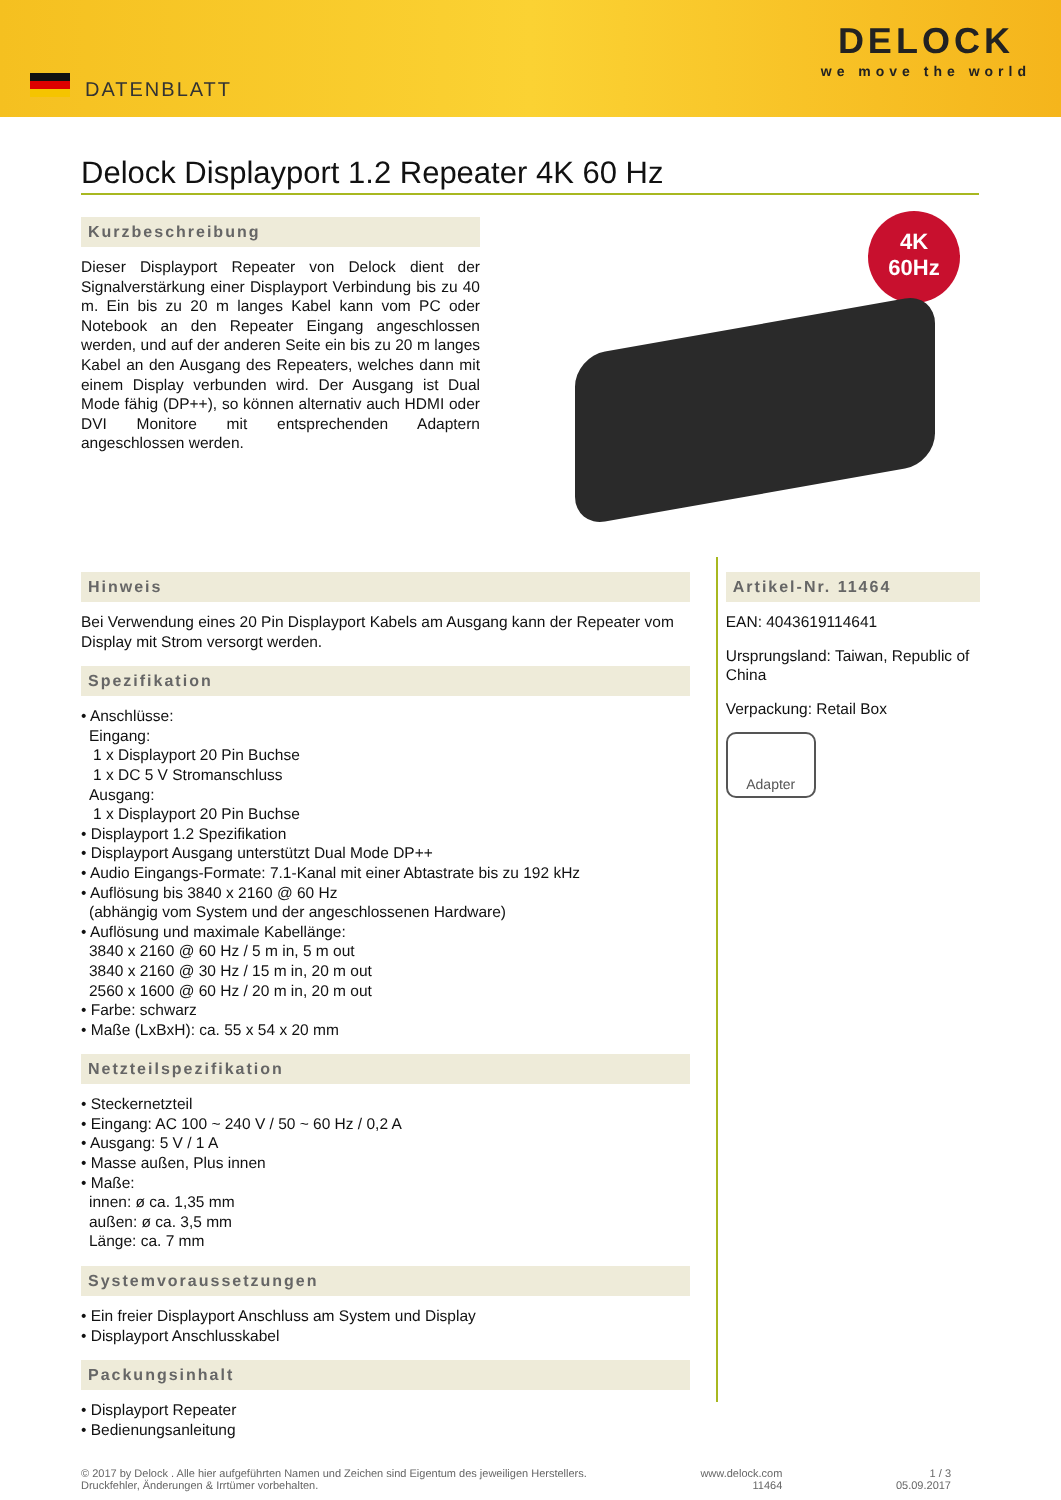DATENBLATT
DELOCK
we move the world
Delock Displayport 1.2 Repeater 4K 60 Hz
Kurzbeschreibung
Dieser Displayport Repeater von Delock dient der Signalverstärkung einer Displayport Verbindung bis zu 40 m. Ein bis zu 20 m langes Kabel kann vom PC oder Notebook an den Repeater Eingang angeschlossen werden, und auf der anderen Seite ein bis zu 20 m langes Kabel an den Ausgang des Repeaters, welches dann mit einem Display verbunden wird. Der Ausgang ist Dual Mode fähig (DP++), so können alternativ auch HDMI oder DVI Monitore mit entsprechenden Adaptern angeschlossen werden.
4K
60Hz
Hinweis
Bei Verwendung eines 20 Pin Displayport Kabels am Ausgang kann der Repeater vom Display mit Strom versorgt werden.
Spezifikation
• Anschlüsse:
Eingang:
1 x Displayport 20 Pin Buchse
1 x DC 5 V Stromanschluss
Ausgang:
1 x Displayport 20 Pin Buchse
• Displayport 1.2 Spezifikation
• Displayport Ausgang unterstützt Dual Mode DP++
• Audio Eingangs-Formate: 7.1-Kanal mit einer Abtastrate bis zu 192 kHz
• Auflösung bis 3840 x 2160 @ 60 Hz
(abhängig vom System und der angeschlossenen Hardware)
• Auflösung und maximale Kabellänge:
3840 x 2160 @ 60 Hz / 5 m in, 5 m out
3840 x 2160 @ 30 Hz / 15 m in, 20 m out
2560 x 1600 @ 60 Hz / 20 m in, 20 m out
• Farbe: schwarz
• Maße (LxBxH): ca. 55 x 54 x 20 mm
Netzteilspezifikation
• Steckernetzteil
• Eingang: AC 100 ~ 240 V / 50 ~ 60 Hz / 0,2 A
• Ausgang: 5 V / 1 A
• Masse außen, Plus innen
• Maße:
innen: ø ca. 1,35 mm
außen: ø ca. 3,5 mm
Länge: ca. 7 mm
Systemvoraussetzungen
• Ein freier Displayport Anschluss am System und Display
• Displayport Anschlusskabel
Packungsinhalt
• Displayport Repeater
• Bedienungsanleitung
Artikel-Nr. 11464
EAN: 4043619114641
Ursprungsland: Taiwan, Republic of China
Verpackung: Retail Box
Adapter
© 2017 by Delock . Alle hier aufgeführten Namen und Zeichen sind Eigentum des jeweiligen Herstellers.
Druckfehler, Änderungen & Irrtümer vorbehalten.
www.delock.com
11464
1 / 3
05.09.2017